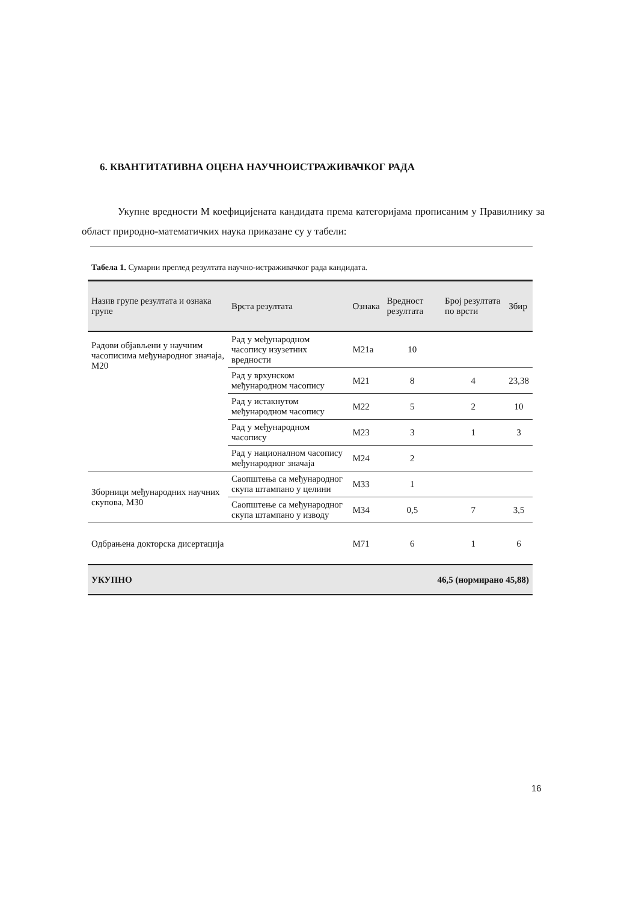6. КВАНТИТАТИВНА ОЦЕНА НАУЧНОИСТРАЖИВАЧКОГ РАДА
Укупне вредности М коефицијената кандидата према категоријама прописаним у Правилнику за област природно-математичких наука приказане су у табели:
Табела 1. Сумарни преглед резултата научно-истраживачког рада кандидата.
| Назив групе резултата и ознака групе | Врста резултата | Ознака | Вредност резултата | Број резултата по врсти | Збир |
| --- | --- | --- | --- | --- | --- |
| Радови објављени у научним часописима међународног значаја, М20 | Рад у међународном часопису изузетних вредности | М21а | 10 | | |
| | Рад у врхунском међународном часопису | М21 | 8 | 4 | 23,38 |
| | Рад у истакнутом међународном часопису | М22 | 5 | 2 | 10 |
| | Рад у међународном часопису | М23 | 3 | 1 | 3 |
| | Рад у националном часопису међународног значаја | М24 | 2 | | |
| Зборници међународних научних скупова, М30 | Саопштења са међународног скупа штампано у целини | М33 | 1 | | |
| | Саопштење са међународног скупа штампано у изводу | М34 | 0,5 | 7 | 3,5 |
| Одбрањена докторска дисертација | | М71 | 6 | 1 | 6 |
| УКУПНО | | | 46,5 (нормирано 45,88) | | |
16